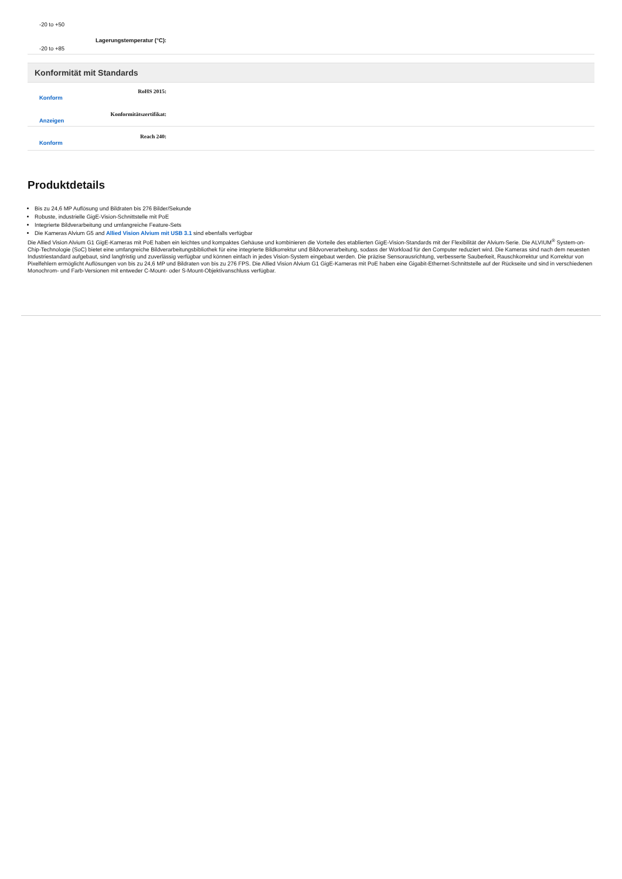-20 to +50
Lagerungstemperatur (°C):
-20 to +85
Konformität mit Standards
RoHS 2015:
Konform
Konformitätszertifikat:
Anzeigen
Reach 240:
Konform
Produktdetails
Bis zu 24,6 MP Auflösung und Bildraten bis 276 Bilder/Sekunde
Robuste, industrielle GigE-Vision-Schnittstelle mit PoE
Integrierte Bildverarbeitung und umfangreiche Feature-Sets
Die Kameras Alvium G5 and Allied Vision Alvium mit USB 3.1 sind ebenfalls verfügbar
Die Allied Vision Alvium G1 GigE-Kameras mit PoE haben ein leichtes und kompaktes Gehäuse und kombinieren die Vorteile des etablierten GigE-Vision-Standards mit der Flexibilität der Alvium-Serie. Die ALVIUM<sup>®</sup> System-on-Chip-Technologie (SoC) bietet eine umfangreiche Bildverarbeitungsbibliothek für eine integrierte Bildkorrektur und Bildvorverarbeitung, sodass der Workload für den Computer reduziert wird. Die Kameras sind nach dem neuesten Industriestandard aufgebaut, sind langfristig und zuverlässig verfügbar und können einfach in jedes Vision-System eingebaut werden. Die präzise Sensorausrichtung, verbesserte Sauberkeit, Rauschkorrektur und Korrektur von Pixelfehlern ermöglicht Auflösungen von bis zu 24,6 MP und Bildraten von bis zu 276 FPS. Die Allied Vision Alvium G1 GigE-Kameras mit PoE haben eine Gigabit-Ethernet-Schnittstelle auf der Rückseite und sind in verschiedenen Monochrom- und Farb-Versionen mit entweder C-Mount- oder S-Mount-Objektivanschluss verfügbar.